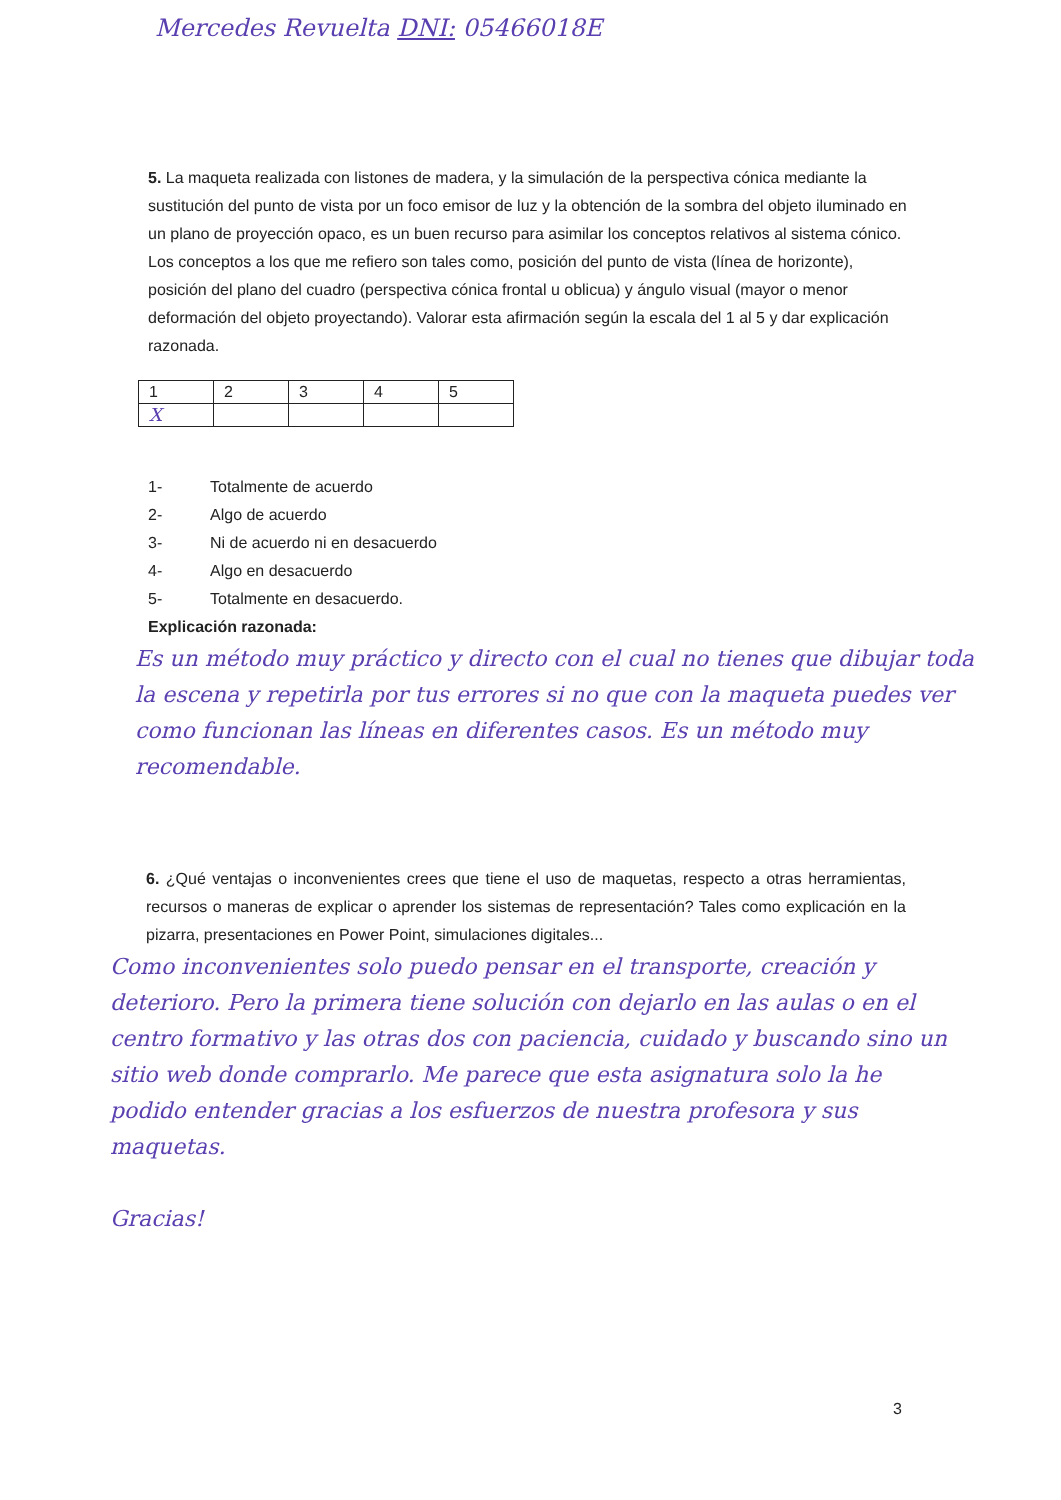Mercedes Revuelta DNI: 05466018E
5. La maqueta realizada con listones de madera, y la simulación de la perspectiva cónica mediante la sustitución del punto de vista por un foco emisor de luz y la obtención de la sombra del objeto iluminado en un plano de proyección opaco, es un buen recurso para asimilar los conceptos relativos al sistema cónico. Los conceptos a los que me refiero son tales como, posición del punto de vista (línea de horizonte), posición del plano del cuadro (perspectiva cónica frontal u oblicua) y ángulo visual (mayor o menor deformación del objeto proyectando). Valorar esta afirmación según la escala del 1 al 5 y dar explicación razonada.
| 1 | 2 | 3 | 4 | 5 |
| X | | | | |
1- Totalmente de acuerdo
2- Algo de acuerdo
3- Ni de acuerdo ni en desacuerdo
4- Algo en desacuerdo
5- Totalmente en desacuerdo.
Explicación razonada:
Es un método muy práctico y directo con el cual no tienes que dibujar toda la escena y repetirla por tus errores si no que con la maqueta puedes ver como funcionan las líneas en diferentes casos. Es un método muy recomendable.
6. ¿Qué ventajas o inconvenientes crees que tiene el uso de maquetas, respecto a otras herramientas, recursos o maneras de explicar o aprender los sistemas de representación? Tales como explicación en la pizarra, presentaciones en Power Point, simulaciones digitales...
Como inconvenientes solo puedo pensar en el transporte, creación y deterioro. Pero la primera tiene solución con dejarlo en las aulas o en el centro formativo y las otras dos con paciencia, cuidado y buscando sino un sitio web donde comprarlo. Me parece que esta asignatura solo la he podido entender gracias a los esfuerzos de nuestra profesora y sus maquetas.
Gracias!
3